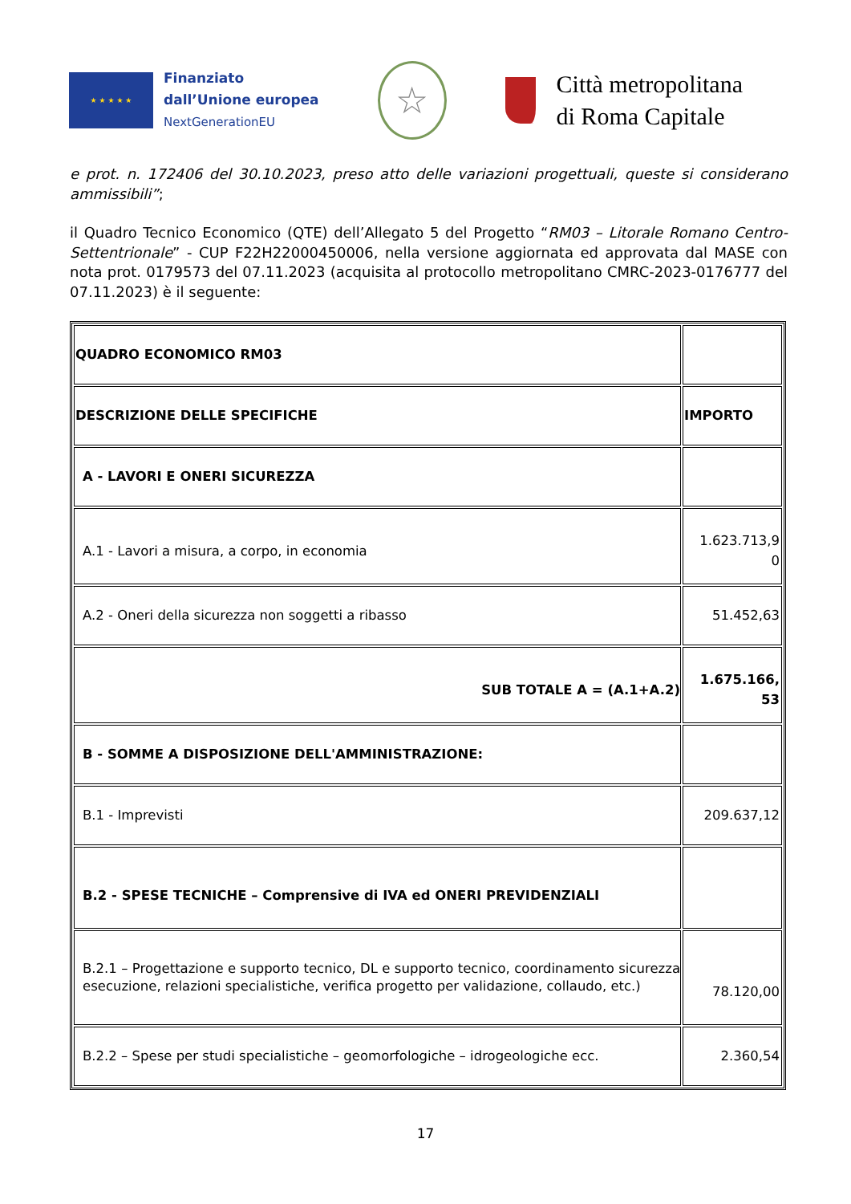★ ★ ★ ★ ★
Finanziato
dall’Unione europea
NextGenerationEU
☆
Città metropolitana
di Roma Capitale
e prot. n. 172406 del 30.10.2023, preso atto delle variazioni progettuali, queste si considerano ammissibili”;
il Quadro Tecnico Economico (QTE) dell’Allegato 5 del Progetto “RM03 – Litorale Romano Centro-Settentrionale” - CUP F22H22000450006, nella versione aggiornata ed approvata dal MASE con nota prot. 0179573 del 07.11.2023 (acquisita al protocollo metropolitano CMRC-2023-0176777 del 07.11.2023) è il seguente:
| QUADRO ECONOMICO RM03 | |
| DESCRIZIONE DELLE SPECIFICHE | IMPORTO |
| A - LAVORI E ONERI SICUREZZA | |
| A.1 - Lavori a misura, a corpo, in economia | 1.623.713,9 0 |
| A.2 - Oneri della sicurezza non soggetti a ribasso | 51.452,63 |
| SUB TOTALE A = (A.1+A.2) | 1.675.166, 53 |
| B - SOMME A DISPOSIZIONE DELL'AMMINISTRAZIONE: | |
| B.1 - Imprevisti | 209.637,12 |
| B.2 - SPESE TECNICHE – Comprensive di IVA ed ONERI PREVIDENZIALI | |
| B.2.1 – Progettazione e supporto tecnico, DL e supporto tecnico, coordinamento sicurezza esecuzione, relazioni specialistiche, verifica progetto per validazione, collaudo, etc.) | 78.120,00 |
| B.2.2 – Spese per studi specialistiche – geomorfologiche – idrogeologiche ecc. | 2.360,54 |
17